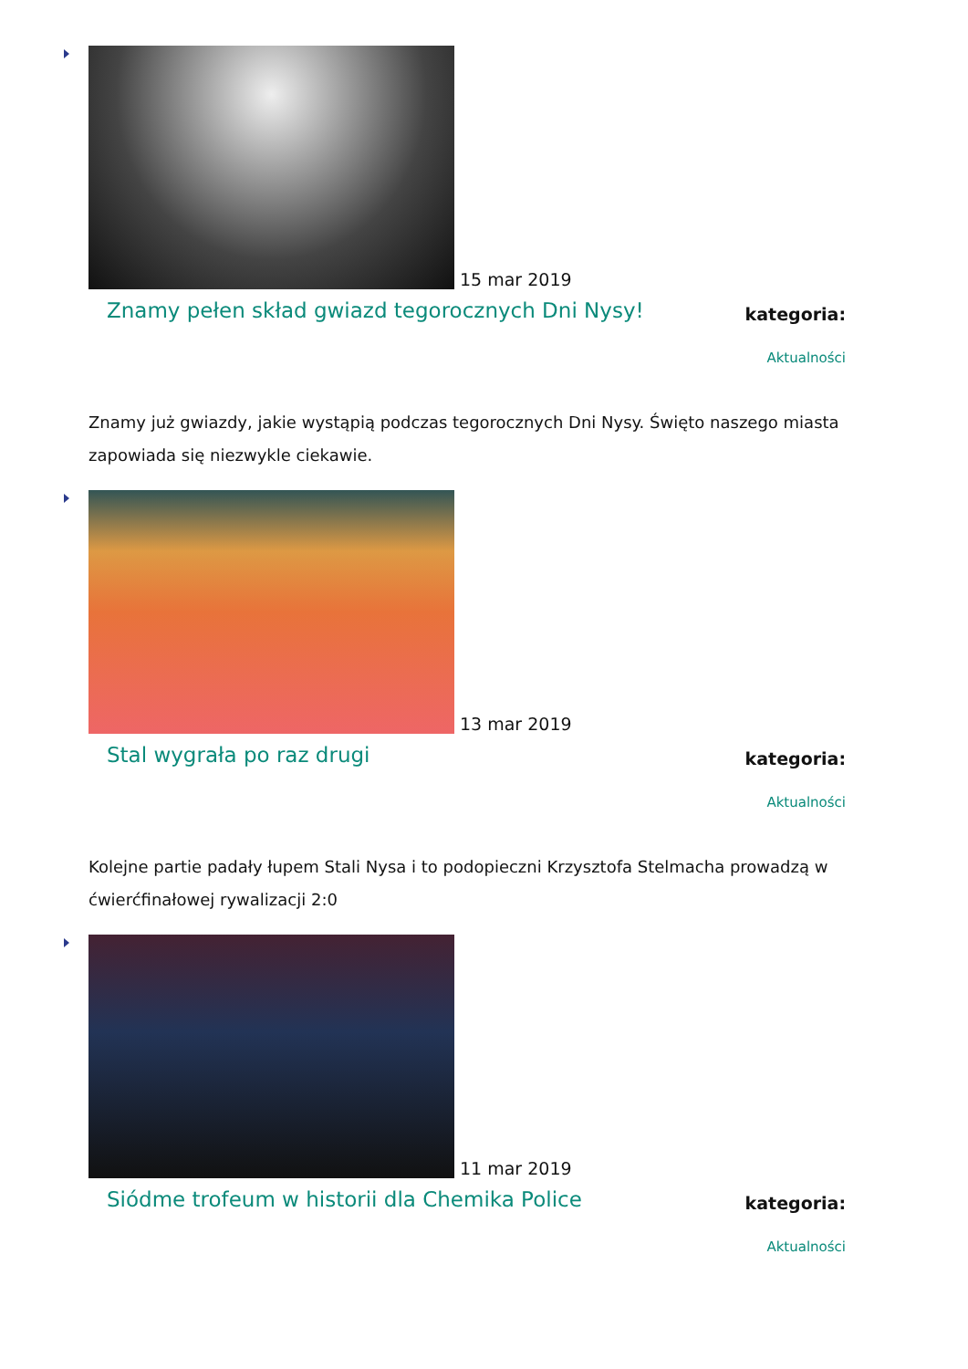15 mar 2019
Znamy pełen skład gwiazd tegorocznych Dni Nysy!
kategoria:
Aktualności
Znamy już gwiazdy, jakie wystąpią podczas tegorocznych Dni Nysy. Święto naszego miasta zapowiada się niezwykle ciekawie.
13 mar 2019
Stal wygrała po raz drugi
kategoria:
Aktualności
Kolejne partie padały łupem Stali Nysa i to podopieczni Krzysztofa Stelmacha prowadzą w ćwierćfinałowej rywalizacji 2:0
11 mar 2019
Siódme trofeum w historii dla Chemika Police
kategoria:
Aktualności